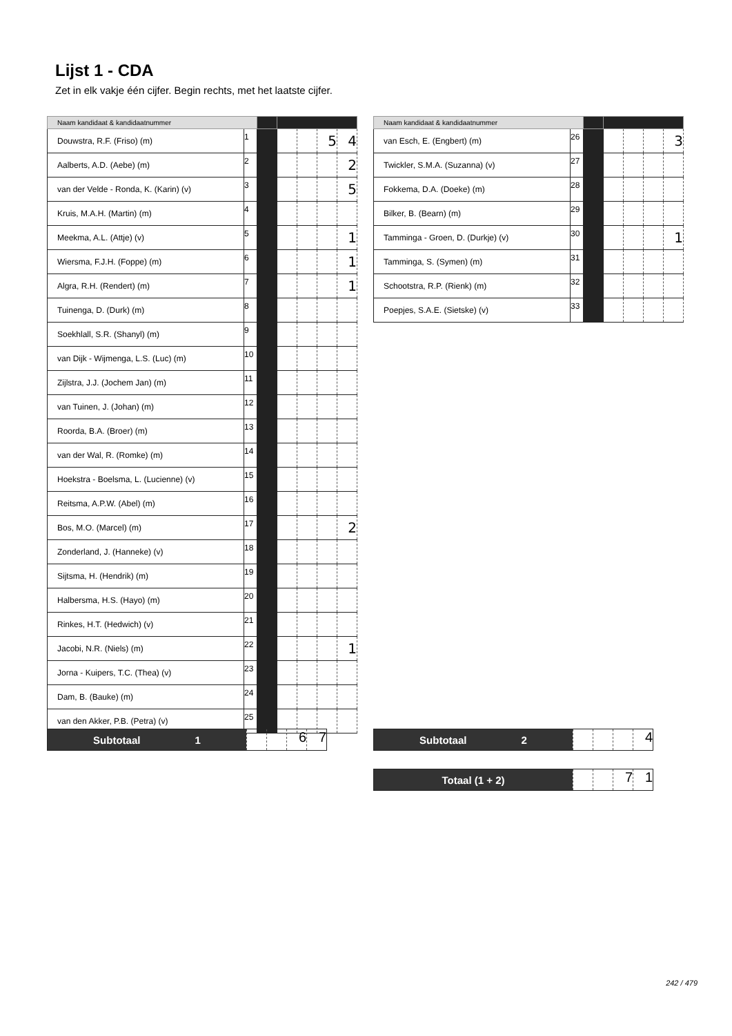Lijst 1 - CDA
Zet in elk vakje één cijfer. Begin rechts, met het laatste cijfer.
| Naam kandidaat & kandidaatnummer | | | | | | |
| --- | --- | --- | --- | --- | --- | --- |
| Douwstra, R.F. (Friso) (m) | 1 | | | | 5 | 4 |
| Aalberts, A.D. (Aebe) (m) | 2 | | | | | 2 |
| van der Velde - Ronda, K. (Karin) (v) | 3 | | | | | 5 |
| Kruis, M.A.H. (Martin) (m) | 4 | | | | | |
| Meekma, A.L. (Attje) (v) | 5 | | | | | 1 |
| Wiersma, F.J.H. (Foppe) (m) | 6 | | | | | 1 |
| Algra, R.H. (Rendert) (m) | 7 | | | | | 1 |
| Tuinenga, D. (Durk) (m) | 8 | | | | | |
| Soekhlall, S.R. (Shanyl) (m) | 9 | | | | | |
| van Dijk - Wijmenga, L.S. (Luc) (m) | 10 | | | | | |
| Zijlstra, J.J. (Jochem Jan) (m) | 11 | | | | | |
| van Tuinen, J. (Johan) (m) | 12 | | | | | |
| Roorda, B.A. (Broer) (m) | 13 | | | | | |
| van der Wal, R. (Romke) (m) | 14 | | | | | |
| Hoekstra - Boelsma, L. (Lucienne) (v) | 15 | | | | | |
| Reitsma, A.P.W. (Abel) (m) | 16 | | | | | |
| Bos, M.O. (Marcel) (m) | 17 | | | | | 2 |
| Zonderland, J. (Hanneke) (v) | 18 | | | | | |
| Sijtsma, H. (Hendrik) (m) | 19 | | | | | |
| Halbersma, H.S. (Hayo) (m) | 20 | | | | | |
| Rinkes, H.T. (Hedwich) (v) | 21 | | | | | |
| Jacobi, N.R. (Niels) (m) | 22 | | | | | 1 |
| Jorna - Kuipers, T.C. (Thea) (v) | 23 | | | | | |
| Dam, B. (Bauke) (m) | 24 | | | | | |
| van den Akker, P.B. (Petra) (v) | 25 | | | | | |
| Naam kandidaat & kandidaatnummer | | | | | | |
| --- | --- | --- | --- | --- | --- | --- |
| van Esch, E. (Engbert) (m) | 26 | | | | | 3 |
| Twickler, S.M.A. (Suzanna) (v) | 27 | | | | | |
| Fokkema, D.A. (Doeke) (m) | 28 | | | | | |
| Bilker, B. (Bearn) (m) | 29 | | | | | |
| Tamminga - Groen, D. (Durkje) (v) | 30 | | | | | 1 |
| Tamminga, S. (Symen) (m) | 31 | | | | | |
| Schootstra, R.P. (Rienk) (m) | 32 | | | | | |
| Poepjes, S.A.E. (Sietske) (v) | 33 | | | | | |
Subtotaal 1
6 7
Subtotaal 2
4
Totaal (1 + 2)
7 1
242 / 479